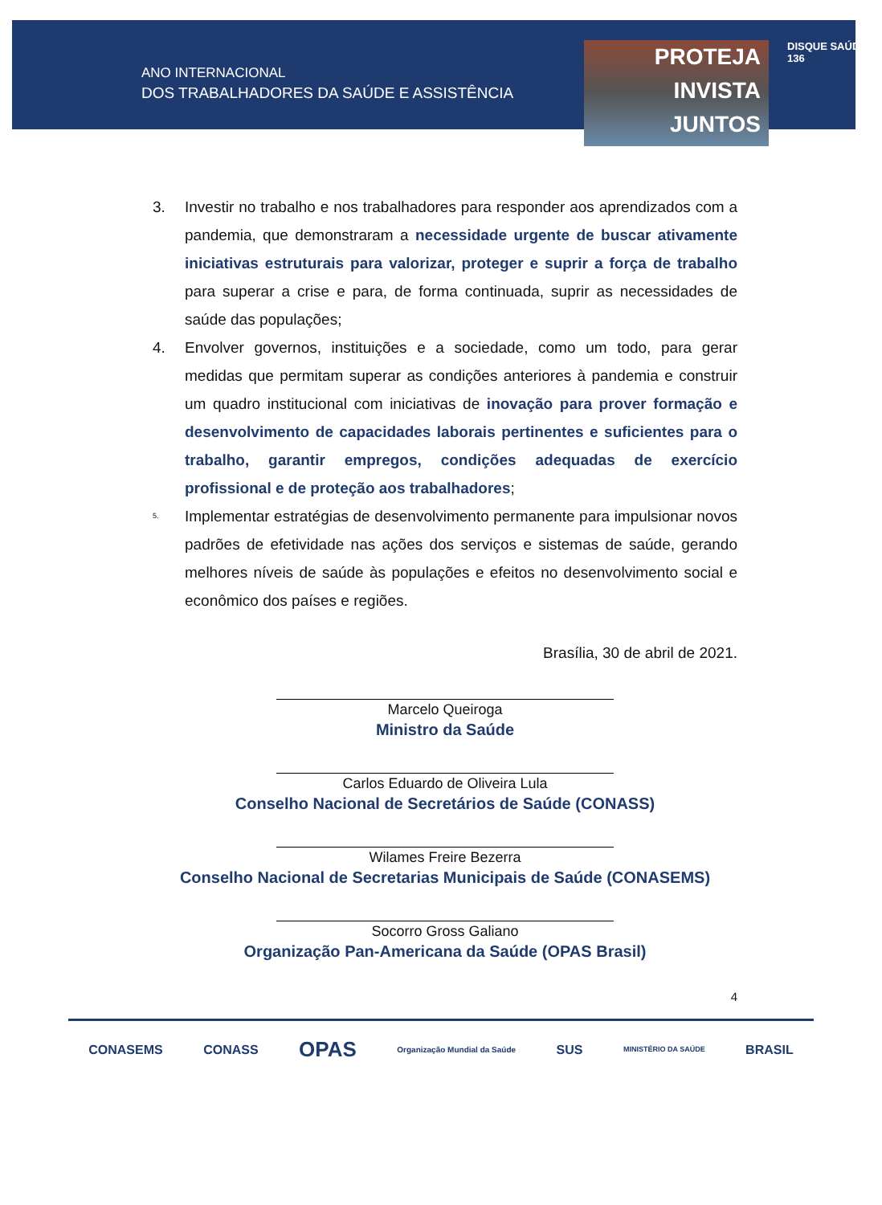ANO INTERNACIONAL
DOS TRABALHADORES DA SAÚDE E ASSISTÊNCIA
PROTEJA
INVISTA
JUNTOS
DISQUE SAÚDE 136
3. Investir no trabalho e nos trabalhadores para responder aos aprendizados com a pandemia, que demonstraram a necessidade urgente de buscar ativamente iniciativas estruturais para valorizar, proteger e suprir a força de trabalho para superar a crise e para, de forma continuada, suprir as necessidades de saúde das populações;
4. Envolver governos, instituições e a sociedade, como um todo, para gerar medidas que permitam superar as condições anteriores à pandemia e construir um quadro institucional com iniciativas de inovação para prover formação e desenvolvimento de capacidades laborais pertinentes e suficientes para o trabalho, garantir empregos, condições adequadas de exercício profissional e de proteção aos trabalhadores;
5.
Implementar estratégias de desenvolvimento permanente para impulsionar novos padrões de efetividade nas ações dos serviços e sistemas de saúde, gerando melhores níveis de saúde às populações e efeitos no desenvolvimento social e econômico dos países e regiões.
Brasília, 30 de abril de 2021.
Marcelo Queiroga
Ministro da Saúde
Carlos Eduardo de Oliveira Lula
Conselho Nacional de Secretários de Saúde (CONASS)
Wilames Freire Bezerra
Conselho Nacional de Secretarias Municipais de Saúde (CONASEMS)
Socorro Gross Galiano
Organização Pan-Americana da Saúde (OPAS Brasil)
4
CONASEMS CONASS OPAS Organização Mundial da Saúde SUS MINISTÉRIO DA SAÚDE BRASIL